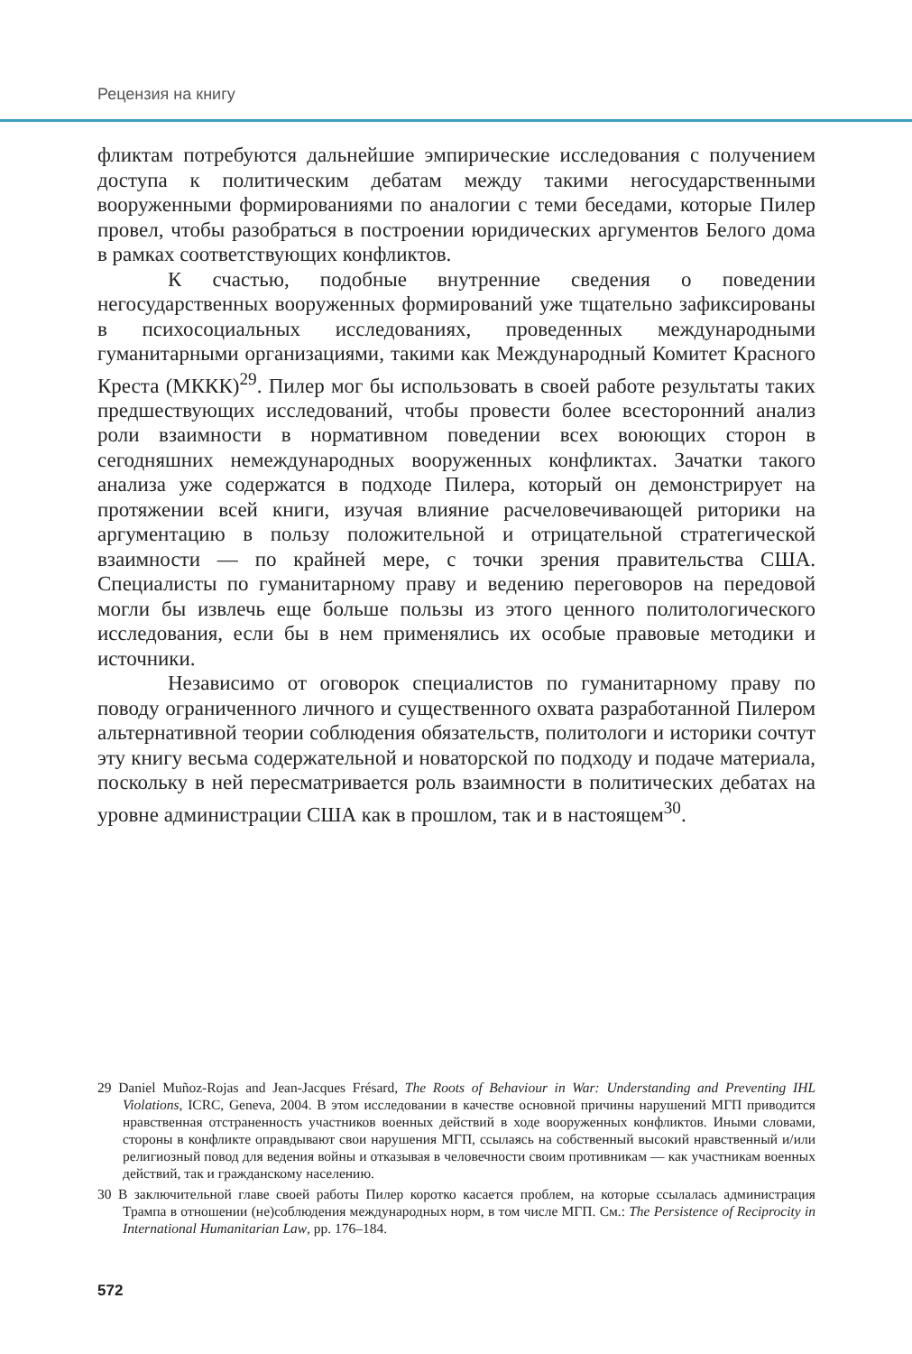Рецензия на книгу
фликтам потребуются дальнейшие эмпирические исследования с получением доступа к политическим дебатам между такими негосударственными вооруженными формированиями по аналогии с теми беседами, которые Пилер провел, чтобы разобраться в построении юридических аргументов Белого дома в рамках соответствующих конфликтов.
К счастью, подобные внутренние сведения о поведении негосударственных вооруженных формирований уже тщательно зафиксированы в психосоциальных исследованиях, проведенных международными гуманитарными организациями, такими как Международный Комитет Красного Креста (МККК)<sup>29</sup>. Пилер мог бы использовать в своей работе результаты таких предшествующих исследований, чтобы провести более всесторонний анализ роли взаимности в нормативном поведении всех воюющих сторон в сегодняшних немеждународных вооруженных конфликтах. Зачатки такого анализа уже содержатся в подходе Пилера, который он демонстрирует на протяжении всей книги, изучая влияние расчеловечивающей риторики на аргументацию в пользу положительной и отрицательной стратегической взаимности — по крайней мере, с точки зрения правительства США. Специалисты по гуманитарному праву и ведению переговоров на передовой могли бы извлечь еще больше пользы из этого ценного политологического исследования, если бы в нем применялись их особые правовые методики и источники.
Независимо от оговорок специалистов по гуманитарному праву по поводу ограниченного личного и существенного охвата разработанной Пилером альтернативной теории соблюдения обязательств, политологи и историки сочтут эту книгу весьма содержательной и новаторской по подходу и подаче материала, поскольку в ней пересматривается роль взаимности в политических дебатах на уровне администрации США как в прошлом, так и в настоящем<sup>30</sup>.
29 Daniel Muñoz-Rojas and Jean-Jacques Frésard, The Roots of Behaviour in War: Understanding and Preventing IHL Violations, ICRC, Geneva, 2004. В этом исследовании в качестве основной причины нарушений МГП приводится нравственная отстраненность участников военных действий в ходе вооруженных конфликтов. Иными словами, стороны в конфликте оправдывают свои нарушения МГП, ссылаясь на собственный высокий нравственный и/или религиозный повод для ведения войны и отказывая в человечности своим противникам — как участникам военных действий, так и гражданскому населению.
30 В заключительной главе своей работы Пилер коротко касается проблем, на которые ссылалась администрация Трампа в отношении (не)соблюдения международных норм, в том числе МГП. См.: The Persistence of Reciprocity in International Humanitarian Law, pp. 176–184.
572